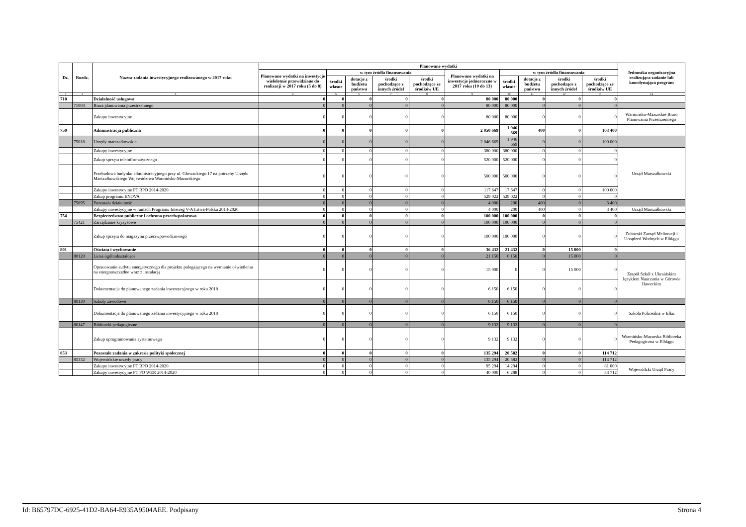| Dz. | Rozdz. | Nazwa zadania inwestycyjnego realizowanego w 2017 roku | Planowane wydatki | | | | | | | | | | Jednostka organizacyjna realizująca zadanie lub koordynująca program |
| --- | --- | --- | --- | --- | --- | --- | --- | --- | --- | --- | --- | --- | --- |
| | | | Planowane wydatki na inwestycje wieloletnie przewidziane do realizacji w 2017 roku (5 do 8) | w tym źródła finansowania | | | | Planowane wydatki na inwestycje jednoroczne w 2017 roku (10 do 13) | w tym źródła finansowania | | | | |
| | | | | środki własne | dotacje z budżetu państwa | środki pochodzące z innych źródeł | środki pochodzące ze środków UE | | środki własne | dotacje z budżetu państwa | środki pochodzące z innych źródeł | środki pochodzące ze środków UE | |
| 1 | 2 | 3 | 4 | 5 | 6 | 7 | 8 | 9 | 10 | 11 | 12 | 13 | 14 |
| 710 | | Działalność usługowa | 0 | 0 | 0 | 0 | 0 | 80 000 | 80 000 | 0 | 0 | 0 | |
| | 71003 | Biura planowania przestrzennego | 0 | 0 | 0 | 0 | 0 | 80 000 | 80 000 | 0 | 0 | 0 | |
| | | Zakupy inwestycyjne | 0 | 0 | 0 | 0 | 0 | 80 000 | 80 000 | 0 | 0 | 0 | Warmińsko-Mazurskie Biuro Planowania Przestrzennego |
| 750 | | Administracja publiczna | 0 | 0 | 0 | 0 | 0 | 2 050 669 | 1 946 869 | 400 | 0 | 103 400 | |
| | 75018 | Urzędy marszałkowskie | 0 | 0 | 0 | 0 | 0 | 2 046 669 | 1 946 669 | 0 | 0 | 100 000 | |
| | | Zakupy inwestycyjne | 0 | 0 | 0 | 0 | 0 | 380 000 | 380 000 | 0 | 0 | 0 | Urząd Marszałkowski |
| | | Zakup sprzętu teleinformatycznego | 0 | 0 | 0 | 0 | 0 | 520 000 | 520 000 | 0 | 0 | 0 | |
| | | Przebudowa budynku administracyjnego przy ul. Głowackiego 17 na potrzeby Urzędu Marszałkowskiego Województwa Warmińsko-Mazurskiego | 0 | 0 | 0 | 0 | 0 | 500 000 | 500 000 | 0 | 0 | 0 | |
| | | Zakupy inwestycyjne PT RPO 2014-2020 | 0 | 0 | 0 | 0 | 0 | 117 647 | 17 647 | 0 | 0 | 100 000 | |
| | | Zakup programu ENOVA | 0 | 0 | 0 | 0 | 0 | 529 022 | 529 022 | 0 | 0 | 0 | |
| | 75095 | Pozostała działalność | 0 | 0 | 0 | 0 | 0 | 4 000 | 200 | 400 | 0 | 3 400 | |
| | | Zakupy inwestycyjne w ramach Programu Interreg V-A Litwa-Polska 2014-2020 | 0 | 0 | 0 | 0 | 0 | 4 000 | 200 | 400 | 0 | 3 400 | Urząd Marszałkowski |
| 754 | | Bezpieczeństwo publiczne i ochrona przeciwpożarowa | 0 | 0 | 0 | 0 | 0 | 100 000 | 100 000 | 0 | 0 | 0 | |
| | 75421 | Zarządzanie kryzysowe | 0 | 0 | 0 | 0 | 0 | 100 000 | 100 000 | 0 | 0 | 0 | |
| | | Zakup sprzętu do magazynu przeciwpowodziowego | 0 | 0 | 0 | 0 | 0 | 100 000 | 100 000 | 0 | 0 | 0 | Żuławski Zarząd Melioracji i Urządzeń Wodnych w Elblągu |
| 801 | | Oświata i wychowanie | 0 | 0 | 0 | 0 | 0 | 36 432 | 21 432 | 0 | 15 000 | 0 | |
| | 80120 | Licea ogólnokształcące | 0 | 0 | 0 | 0 | 0 | 21 150 | 6 150 | 0 | 15 000 | 0 | |
| | | Opracowanie audytu energetycznego dla projektu polegającego na wymianie oświetlenia na energooszczędne wraz z instalacją | 0 | 0 | 0 | 0 | 0 | 15 000 | 0 | 0 | 15 000 | 0 | Zespół Szkół z Ukraińskim Językiem Nauczania w Górowie Iławeckim |
| | | Dokumentacja do planowanego zadania inwestycyjnego w roku 2018 | 0 | 0 | 0 | 0 | 0 | 6 150 | 6 150 | 0 | 0 | 0 | |
| | 80130 | Szkoły zawodowe | 0 | 0 | 0 | 0 | 0 | 6 150 | 6 150 | 0 | 0 | 0 | |
| | | Dokumentacja do planowanego zadania inwestycyjnego w roku 2018 | 0 | 0 | 0 | 0 | 0 | 6 150 | 6 150 | 0 | 0 | 0 | Szkoła Policealna w Ełku |
| | 80147 | Biblioteki pedagogiczne | 0 | 0 | 0 | 0 | 0 | 9 132 | 9 132 | 0 | 0 | 0 | |
| | | Zakup oprogramowania systemowego | 0 | 0 | 0 | 0 | 0 | 9 132 | 9 132 | 0 | 0 | 0 | Warmińsko-Mazurska Biblioteka Pedagogiczna w Elblągu |
| 853 | | Pozostałe zadania w zakresie polityki społecznej | 0 | 0 | 0 | 0 | 0 | 135 294 | 20 582 | 0 | 0 | 114 712 | |
| | 85332 | Wojewódzkie urzędy pracy | 0 | 0 | 0 | 0 | 0 | 135 294 | 20 582 | 0 | 0 | 114 712 | |
| | | Zakupy inwestycyjne PT RPO 2014-2020 | 0 | 0 | 0 | 0 | 0 | 95 294 | 14 294 | 0 | 0 | 81 000 | Wojewódzki Urząd Pracy |
| | | Zakupy inwestycyjne PT PO WER 2014-2020 | 0 | 0 | 0 | 0 | 0 | 40 000 | 6 288 | 0 | 0 | 33 712 | |
Id: B65797DC-6925-41D2-BA64-E935A9504AEE. Podpisany Strona 4